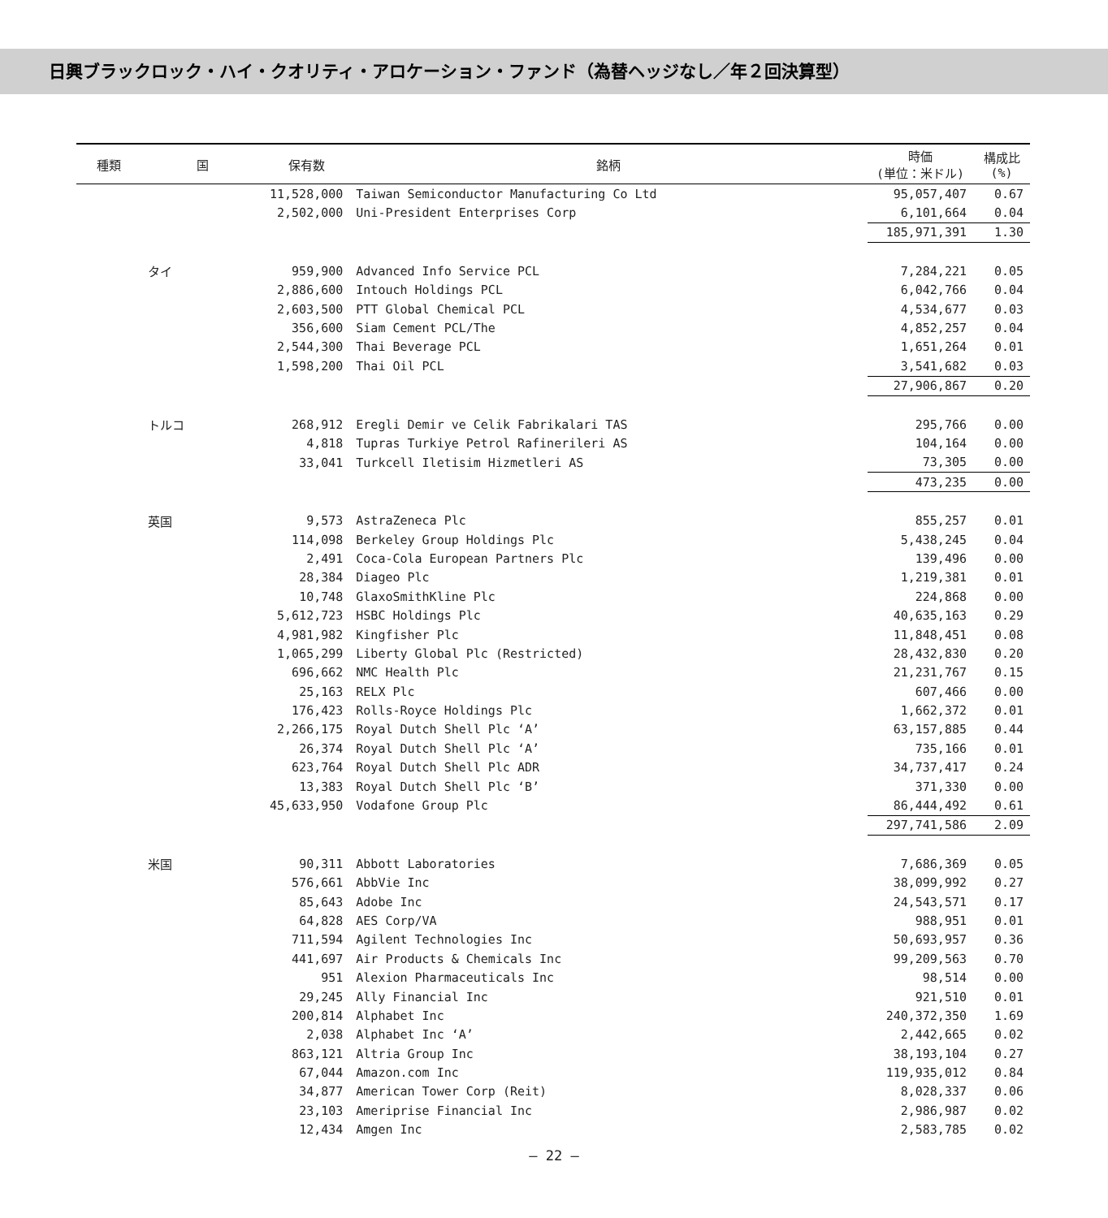日興ブラックロック・ハイ・クオリティ・アロケーション・ファンド（為替ヘッジなし／年２回決算型）
| 種類 | 国 | 保有数 | 銘柄 | 時価 (単位：米ドル) | 構成比 (%) |
| --- | --- | --- | --- | --- | --- |
| | | 11,528,000 | Taiwan Semiconductor Manufacturing Co Ltd | 95,057,407 | 0.67 |
| | | 2,502,000 | Uni-President Enterprises Corp | 6,101,664 | 0.04 |
| | | | | 185,971,391 | 1.30 |
| | タイ | 959,900 | Advanced Info Service PCL | 7,284,221 | 0.05 |
| | | 2,886,600 | Intouch Holdings PCL | 6,042,766 | 0.04 |
| | | 2,603,500 | PTT Global Chemical PCL | 4,534,677 | 0.03 |
| | | 356,600 | Siam Cement PCL/The | 4,852,257 | 0.04 |
| | | 2,544,300 | Thai Beverage PCL | 1,651,264 | 0.01 |
| | | 1,598,200 | Thai Oil PCL | 3,541,682 | 0.03 |
| | | | | 27,906,867 | 0.20 |
| | トルコ | 268,912 | Eregli Demir ve Celik Fabrikalari TAS | 295,766 | 0.00 |
| | | 4,818 | Tupras Turkiye Petrol Rafinerileri AS | 104,164 | 0.00 |
| | | 33,041 | Turkcell Iletisim Hizmetleri AS | 73,305 | 0.00 |
| | | | | 473,235 | 0.00 |
| | 英国 | 9,573 | AstraZeneca Plc | 855,257 | 0.01 |
| | | 114,098 | Berkeley Group Holdings Plc | 5,438,245 | 0.04 |
| | | 2,491 | Coca-Cola European Partners Plc | 139,496 | 0.00 |
| | | 28,384 | Diageo Plc | 1,219,381 | 0.01 |
| | | 10,748 | GlaxoSmithKline Plc | 224,868 | 0.00 |
| | | 5,612,723 | HSBC Holdings Plc | 40,635,163 | 0.29 |
| | | 4,981,982 | Kingfisher Plc | 11,848,451 | 0.08 |
| | | 1,065,299 | Liberty Global Plc (Restricted) | 28,432,830 | 0.20 |
| | | 696,662 | NMC Health Plc | 21,231,767 | 0.15 |
| | | 25,163 | RELX Plc | 607,466 | 0.00 |
| | | 176,423 | Rolls-Royce Holdings Plc | 1,662,372 | 0.01 |
| | | 2,266,175 | Royal Dutch Shell Plc ‘A’ | 63,157,885 | 0.44 |
| | | 26,374 | Royal Dutch Shell Plc ‘A’ | 735,166 | 0.01 |
| | | 623,764 | Royal Dutch Shell Plc ADR | 34,737,417 | 0.24 |
| | | 13,383 | Royal Dutch Shell Plc ‘B’ | 371,330 | 0.00 |
| | | 45,633,950 | Vodafone Group Plc | 86,444,492 | 0.61 |
| | | | | 297,741,586 | 2.09 |
| | 米国 | 90,311 | Abbott Laboratories | 7,686,369 | 0.05 |
| | | 576,661 | AbbVie Inc | 38,099,992 | 0.27 |
| | | 85,643 | Adobe Inc | 24,543,571 | 0.17 |
| | | 64,828 | AES Corp/VA | 988,951 | 0.01 |
| | | 711,594 | Agilent Technologies Inc | 50,693,957 | 0.36 |
| | | 441,697 | Air Products & Chemicals Inc | 99,209,563 | 0.70 |
| | | 951 | Alexion Pharmaceuticals Inc | 98,514 | 0.00 |
| | | 29,245 | Ally Financial Inc | 921,510 | 0.01 |
| | | 200,814 | Alphabet Inc | 240,372,350 | 1.69 |
| | | 2,038 | Alphabet Inc ‘A’ | 2,442,665 | 0.02 |
| | | 863,121 | Altria Group Inc | 38,193,104 | 0.27 |
| | | 67,044 | Amazon.com Inc | 119,935,012 | 0.84 |
| | | 34,877 | American Tower Corp (Reit) | 8,028,337 | 0.06 |
| | | 23,103 | Ameriprise Financial Inc | 2,986,987 | 0.02 |
| | | 12,434 | Amgen Inc | 2,583,785 | 0.02 |
― 22 ―